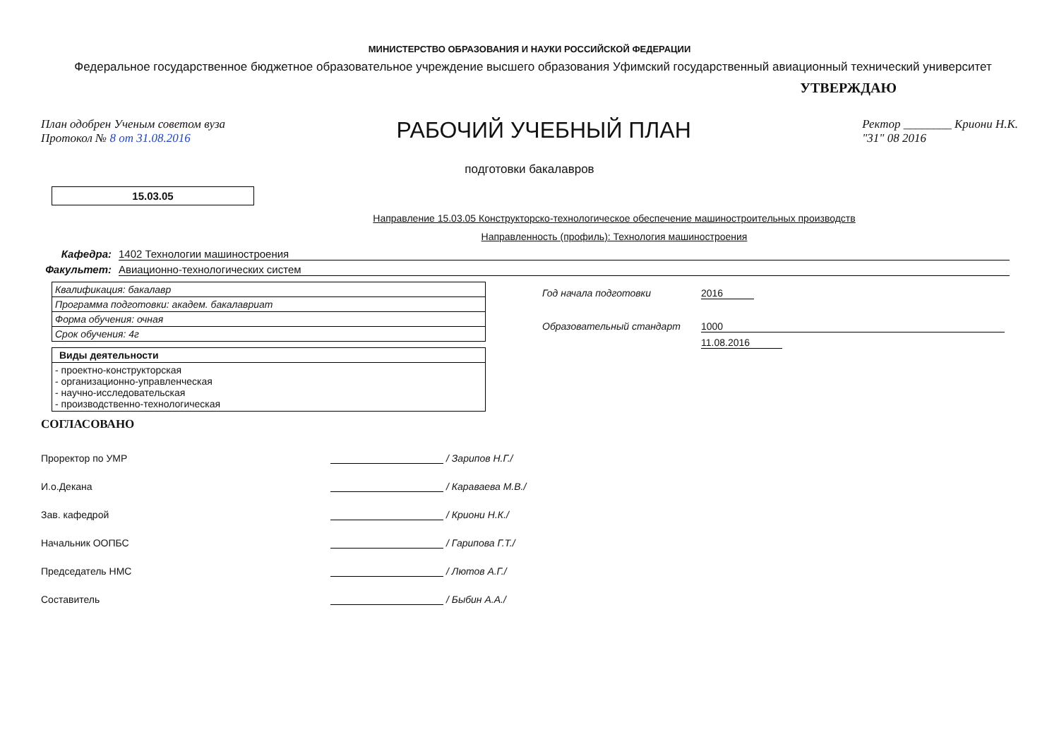МИНИСТЕРСТВО ОБРАЗОВАНИЯ И НАУКИ РОССИЙСКОЙ ФЕДЕРАЦИИ
Федеральное государственное бюджетное образовательное учреждение высшего образования Уфимский государственный авиационный технический университет
УТВЕРЖДАЮ
План одобрен Ученым советом вуза
Протокол № 8 от 31.08.2016
РАБОЧИЙ УЧЕБНЫЙ ПЛАН
Ректор ________ Криони Н.К.
"31" 08 2016
подготовки бакалавров
15.03.05
Направление 15.03.05 Конструкторско-технологическое обеспечение машиностроительных производств
Направленность (профиль): Технология машиностроения
Кафедра: 1402 Технологии машиностроения
Факультет: Авиационно-технологических систем
| Квалификация: бакалавр |
| Программа подготовки: академ. бакалавриат |
| Форма обучения: очная |
| Срок обучения: 4г |
| Виды деятельности |
| --- |
| - проектно-конструкторская - организационно-управленческая - научно-исследовательская - производственно-технологическая |
Год начала подготовки 2016
Образовательный стандарт 1000
11.08.2016
СОГЛАСОВАНО
Проректор по УМР / Зарипов Н.Г./
И.о.Декана / Карава­ева М.В./
Зав. кафедрой / Криони Н.К./
Начальник ООПБС / Гарипова Г.Т./
Председатель НМС / Лютов А.Г./
Составитель / Быбин А.А./